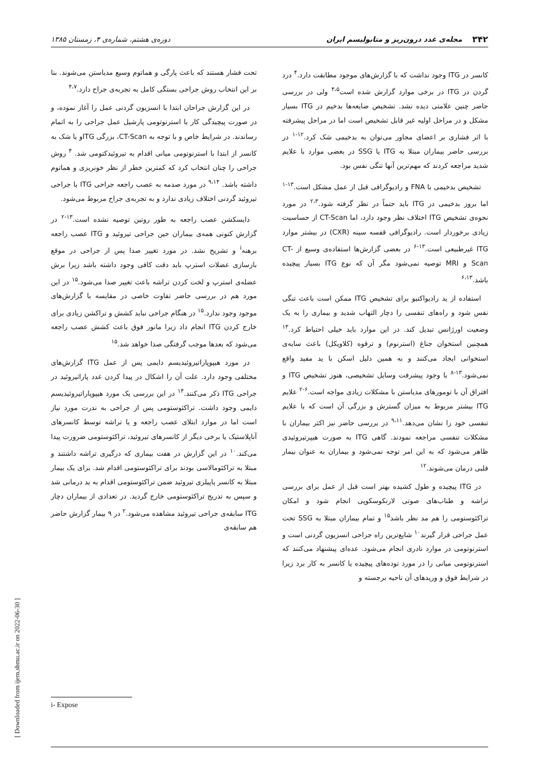۳۴۲ مجله‌ی غدد درون‌ریز و متابولیسم ایران دوره‌ی هشتم، شماره‌ی ۴، زمستان ۱۳۸۵
کانسر در ITG وجود نداشت که با گزارش‌های موجود مطابقت دارد.<sup>۴</sup> درد گردن در ITG در برخی موارد گزارش شده است<sup>۴،۵</sup> ولی در بررسی حاضر چنین علامتی دیده نشد. تشخیص ضایعه‌ها بدخیم در ITG بسیار مشکل و در مراحل اولیه غیر قابل تشخیص است اما در مراحل پیشرفته با اثر فشاری بر اعضای مجاور می‌توان به بدخیمی شک کرد.<sup>۱۲-۱</sup> در بررسی حاضر بیماران مبتلا به ITG یا SSG در بعضی موارد با علایم شدید مراجعه کردند که مهم‌ترین آنها تنگی نفس بود.
تشخیص بدخیمی با FNA و رادیوگرافی قبل از عمل مشکل است.<sup>۱۳-۱</sup> اما بروز بدخیمی در ITG باید حتماً در نظر گرفته شود.<sup>۲،۳</sup> در مورد نحوه‌ی تشخیص ITG اختلاف نظر وجود دارد، اما CT-Scan از حساسیت زیادی برخوردار است. رادیوگرافی قفسه سینه (CXR) در بیشتر موارد ITG غیرطبیعی است.<sup>۱۳-۶</sup> در بعضی گزارش‌ها استفاده‌ی وسیع از CT-Scan و MRI توصیه نمی‌شود مگر آن که نوع ITG بسیار پیچیده باشد.<sup>۶،۱۳</sup>
استفاده از ید رادیواکتیو برای تشخیص ITG ممکن است باعث تنگی نفس شود و راه‌های تنفسی را دچار التهاب شدید و بیماری را به یک وضعیت اورژانس تبدیل کند. در این موارد باید خیلی احتیاط کرد.<sup>۱۳</sup> همچنین استخوان جناغ (استرنوم) و ترقوه (کلاویکل) باعث سایه‌ی استخوانی ایجاد می‌کنند و به همین دلیل اسکن با ید مفید واقع نمی‌شود.<sup>۱۳-۸</sup> با وجود پیشرفت وسایل تشخیصی، هنوز تشخیص ITG و افتراق آن با تومورهای مدیاستن با مشکلات زیادی مواجه است.<sup>۶-۲</sup> علایم ITG بیشتر مربوط به میزان گسترش و بزرگی آن است که با علایم تنفسی خود را نشان می‌دهد.<sup>۹،۱۱</sup> در بررسی حاضر نیز اکثر بیماران با مشکلات تنفسی مراجعه نمودند. گاهی ITG به صورت هیپرتیروئیدی ظاهر می‌شود که به این امر توجه نمی‌شود و بیماران به عنوان بیمار قلبی درمان می‌شوند.<sup>۱۲</sup>
در ITG پیچیده و طول کشیده بهتر است قبل از عمل برای بررسی تراشه و طناب‌های صوتی لارنکوسکوپی انجام شود و امکان تراکئوستومی را هم مد نظر باشد<sup>۱۵</sup> و تمام بیماران مبتلا به SSG تحت عمل جراحی قرار گیرند<sup>۱۰</sup> شایع‌ترین راه جراحی انسزیون گردنی است و استرنوتومی در موارد نادری انجام می‌شود. عده‌ای پیشنهاد می‌کنند که استرنوتومی میانی را در مورد توده‌های پیچیده یا کانسر به کار برد زیرا در شرایط فوق و وریدهای آن ناحیه برجسته و
تحت فشار هستند که باعث پارگی و هماتوم وسیع مدیاستن می‌شوند. بنا بر این انتخاب روش جراحی بستگی کامل به تجربه‌ی جراح دارد.<sup>۴،۷</sup>
در این گزارش جراحان ابتدا با انسزیون گردنی عمل را آغاز نموده، و در صورت پیچیدگی کار با استرنوتومی پارشیل عمل جراحی را به اتمام رساندند. در شرایط خاص و با توجه به CT-Scan، بزرگی ITGو یا شک به کانسر از ابتدا با استرنوتومی میانی اقدام به تیروئیدکتومی شد. <sup>۴</sup> روش جراحی را چنان انتخاب کرد که کمترین خطر از نظر خونریزی و هماتوم داشته باشد. <sup>۹،۱۴</sup> در مورد صدمه به عصب راجعه جراحی ITG با جراحی تیروئید گردنی اختلاف زیادی ندارد و به تجربه‌ی جراح مربوط می‌شود.
دایسکشن عصب راجعه به طور روتین توصیه نشده است.<sup>۱۳-۲</sup> در گزارش کنونی همه‌ی بیماران حین جراحی تیروئید و ITG عصب راجعه برهنه<sup>i</sup> و تشریح نشد. در مورد تغییر صدا پس از جراحی در موقع بازسازی عضلات استرپ باید دقت کافی وجود داشته باشد زیرا برش عضله‌ی استرپ و لخت کردن تراشه باعث تغییر صدا می‌شود.<sup>۱۵</sup> در این مورد هم در بررسی حاضر تفاوت خاصی در مقایسه با گزارش‌های موجود وجود ندارد.<sup>۱۵</sup> در هنگام جراحی نباید کشش و تراکشن زیادی برای خارج کردن ITG انجام داد زیرا مانور فوق باعث کشش عصب راجعه می‌شود که بعدها موجب گرفتگی صدا خواهد شد.<sup>۱۵</sup>
در مورد هیپوپاراتیروئیدیسم دایمی پس از عمل ITG گزارش‌های مختلفی وجود دارد. علت آن را اشکال در پیدا کردن غدد پاراتیروئید در جراحی ITG ذکر می‌کنند.<sup>۱۴</sup> در این بررسی یک مورد هیپوپاراتیروئیدیسم دایمی وجود داشت. تراکئوستومی پس از جراحی به ندرت مورد نیاز است اما در موارد ابتلای عصب راجعه و یا تراشه توسط کانسرهای آناپلاستیک یا برخی دیگر از کانسرهای تیروئید، تراکئوستومی ضرورت پیدا می‌کند.<sup>۱۰</sup> در این گزارش در هفت بیماری که درگیری تراشه داشتند و مبتلا به تراکئومالاسی بودند برای تراکئوستومی اقدام شد. برای یک بیمار مبتلا به کانسر پاپیلری تیروئید ضمن تراکئوستومی اقدام به ید درمانی شد و سپس به تدریج تراکئوستومی خارج گردید. در تعدادی از بیماران دچار ITG سابقه‌ی جراحی تیروئید مشاهده می‌شود.<sup>۲</sup> در ۹ بیمار گزارش حاضر هم سابقه‌ی
i- Expose
[ Downloaded from ijem.sbmu.ac.ir on 2022-06-30 ]